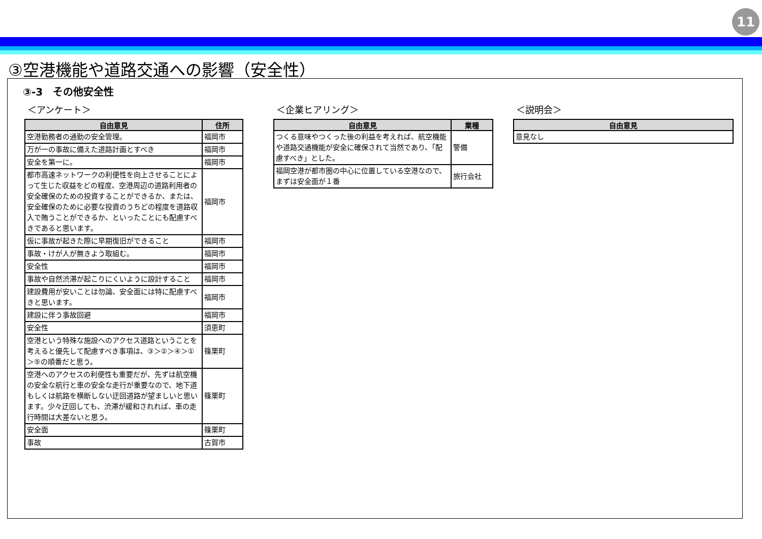11
③空港機能や道路交通への影響（安全性）
③-3　その他安全性
＜アンケート＞
| 自由意見 | 住所 |
| --- | --- |
| 空港勤務者の通勤の安全管理。 | 福岡市 |
| 万が一の事故に備えた道路計画とすべき | 福岡市 |
| 安全を第一に。 | 福岡市 |
| 都市高速ネットワークの利便性を向上させることによって生じた収益をどの程度、空港周辺の道路利用者の安全確保のための投資することができるか、または、安全確保のために必要な投資のうちどの程度を道路収入で賄うことができるか、といったことにも配慮すべきであると思います。 | 福岡市 |
| 仮に事故が起きた際に早期復旧ができること | 福岡市 |
| 事故・けが人が無きよう取組む。 | 福岡市 |
| 安全性 | 福岡市 |
| 事故や自然渋滞が起こりにくいように設計すること | 福岡市 |
| 建設費用が安いことは勿論、安全面には特に配慮すべきと思います。 | 福岡市 |
| 建設に伴う事故回避 | 福岡市 |
| 安全性 | 須恵町 |
| 空港という特殊な施設へのアクセス道路ということを考えると優先して配慮すべき事項は、③＞②＞④＞①＞⑤の順番だと思う。 | 篠栗町 |
| 空港へのアクセスの利便性も重要だが、先ずは航空機の安全な航行と車の安全な走行が重要なので、地下道もしくは航路を横断しない迂回道路が望ましいと思います。少々迂回しても、渋滞が緩和されれば、車の走行時間は大差ないと思う。 | 篠栗町 |
| 安全面 | 篠栗町 |
| 事故 | 古賀市 |
＜企業ヒアリング＞
| 自由意見 | 業種 |
| --- | --- |
| つくる意味やつくった後の利益を考えれば、航空機能や道路交通機能が安全に確保されて当然であり、「配慮すべき」とした。 | 警備 |
| 福岡空港が都市圏の中心に位置している空港なので、まずは安全面が１番 | 旅行会社 |
＜説明会＞
| 自由意見 |
| --- |
| 意見なし |